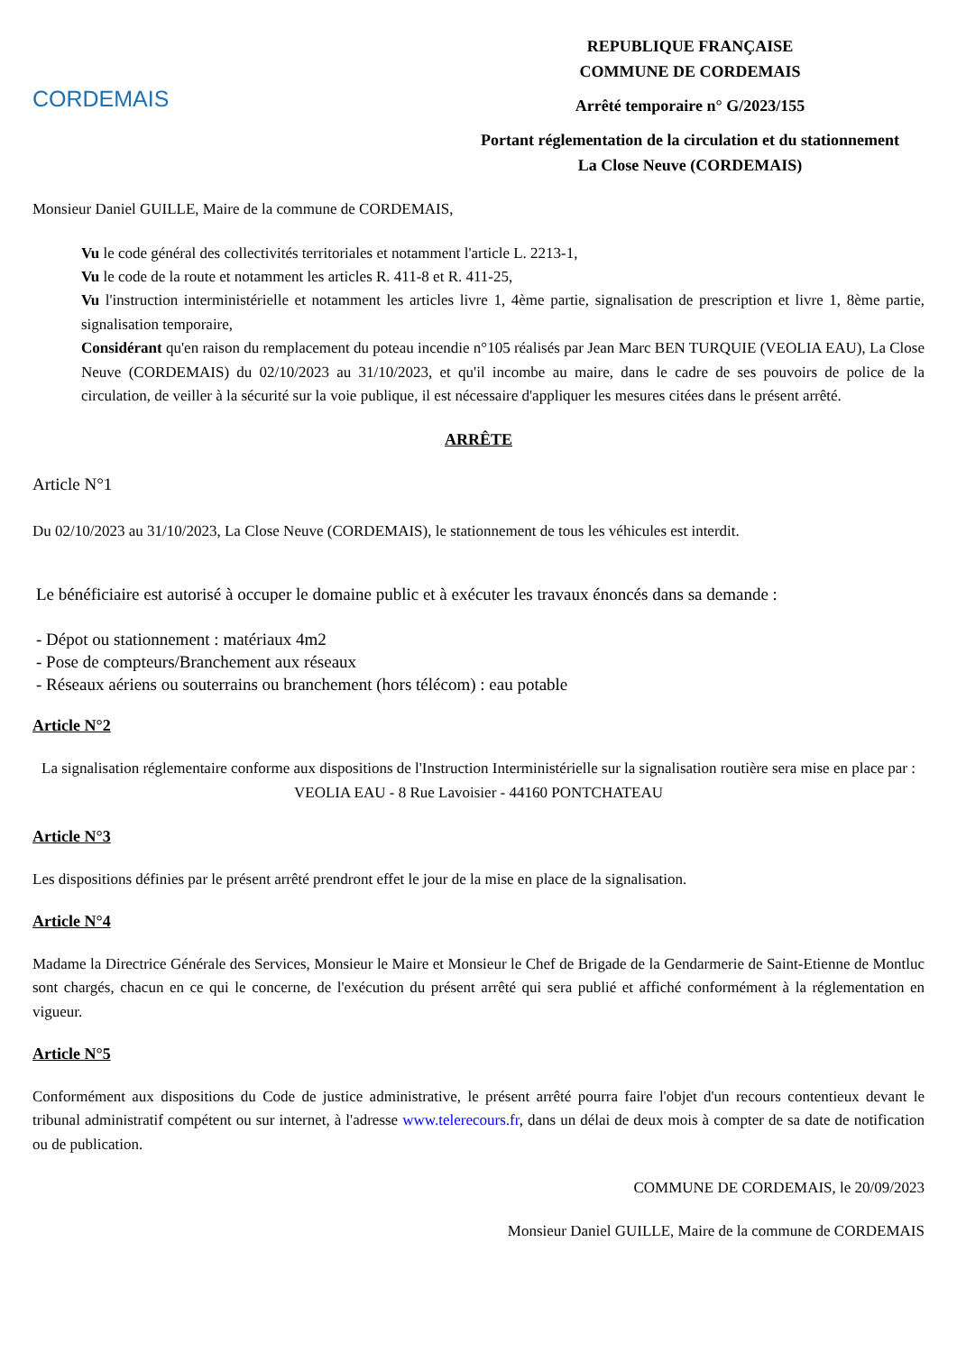CORDEMAIS
REPUBLIQUE FRANÇAISE
COMMUNE DE CORDEMAIS
Arrêté temporaire n° G/2023/155
Portant réglementation de la circulation et du stationnement
La Close Neuve (CORDEMAIS)
Monsieur Daniel GUILLE, Maire de la commune de CORDEMAIS,
Vu le code général des collectivités territoriales et notamment l'article L. 2213-1,
Vu le code de la route et notamment les articles R. 411-8 et R. 411-25,
Vu l'instruction interministérielle et notamment les articles livre 1, 4ème partie, signalisation de prescription et livre 1, 8ème partie, signalisation temporaire,
Considérant qu'en raison du remplacement du poteau incendie n°105 réalisés par Jean Marc BEN TURQUIE (VEOLIA EAU), La Close Neuve (CORDEMAIS) du 02/10/2023 au 31/10/2023, et qu'il incombe au maire, dans le cadre de ses pouvoirs de police de la circulation, de veiller à la sécurité sur la voie publique, il est nécessaire d'appliquer les mesures citées dans le présent arrêté.
ARRÊTE
Article N°1
Du 02/10/2023 au 31/10/2023, La Close Neuve (CORDEMAIS), le stationnement de tous les véhicules est interdit.
Le bénéficiaire est autorisé à occuper le domaine public et à exécuter les travaux énoncés dans sa demande :
- Dépot ou stationnement : matériaux 4m2
- Pose de compteurs/Branchement aux réseaux
- Réseaux aériens ou souterrains ou branchement (hors télécom) : eau potable
Article N°2
La signalisation réglementaire conforme aux dispositions de l'Instruction Interministérielle sur la signalisation routière sera mise en place par : VEOLIA EAU - 8 Rue Lavoisier - 44160 PONTCHATEAU
Article N°3
Les dispositions définies par le présent arrêté prendront effet le jour de la mise en place de la signalisation.
Article N°4
Madame la Directrice Générale des Services, Monsieur le Maire et Monsieur le Chef de Brigade de la Gendarmerie de Saint-Etienne de Montluc sont chargés, chacun en ce qui le concerne, de l'exécution du présent arrêté qui sera publié et affiché conformément à la réglementation en vigueur.
Article N°5
Conformément aux dispositions du Code de justice administrative, le présent arrêté pourra faire l'objet d'un recours contentieux devant le tribunal administratif compétent ou sur internet, à l'adresse www.telerecours.fr, dans un délai de deux mois à compter de sa date de notification ou de publication.
COMMUNE DE CORDEMAIS, le 20/09/2023
Monsieur Daniel GUILLE, Maire de la commune de CORDEMAIS